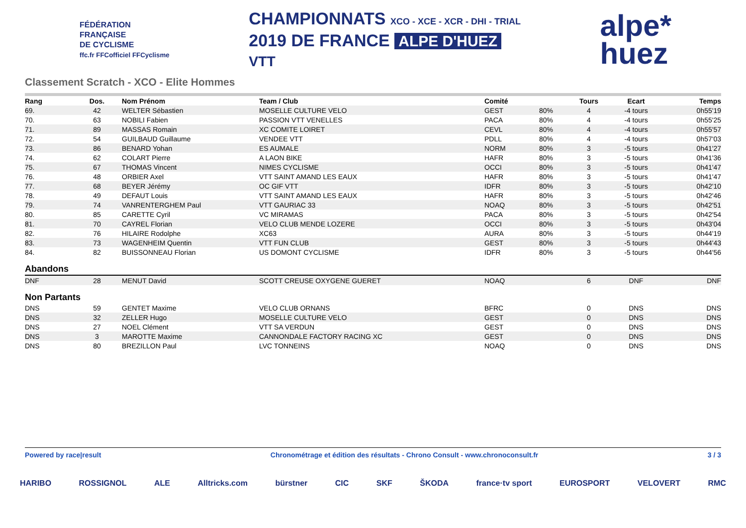FÉDÉRATION
FRANÇAISE
DE CYCLISME
ffc.fr FFCofficiel FFCyclisme
CHAMPIONNATS XCO - XCE - XCR - DHI - TRIAL
2019 DE FRANCE ALPE D'HUEZ
VTT
alpe*
huez
Classement Scratch - XCO - Elite Hommes
| Rang | Dos. | Nom Prénom | Team / Club | Comité | | Tours | Ecart | Temps |
| --- | --- | --- | --- | --- | --- | --- | --- | --- |
| 69. | 42 | WELTER Sébastien | MOSELLE CULTURE VELO | GEST | 80% | 4 | -4 tours | 0h55'19 |
| 70. | 63 | NOBILI Fabien | PASSION VTT VENELLES | PACA | 80% | 4 | -4 tours | 0h55'25 |
| 71. | 89 | MASSAS Romain | XC COMITE LOIRET | CEVL | 80% | 4 | -4 tours | 0h55'57 |
| 72. | 54 | GUILBAUD Guillaume | VENDEE VTT | PDLL | 80% | 4 | -4 tours | 0h57'03 |
| 73. | 86 | BENARD Yohan | ES AUMALE | NORM | 80% | 3 | -5 tours | 0h41'27 |
| 74. | 62 | COLART Pierre | A LAON BIKE | HAFR | 80% | 3 | -5 tours | 0h41'36 |
| 75. | 67 | THOMAS Vincent | NIMES CYCLISME | OCCI | 80% | 3 | -5 tours | 0h41'47 |
| 76. | 48 | ORBIER Axel | VTT SAINT AMAND LES EAUX | HAFR | 80% | 3 | -5 tours | 0h41'47 |
| 77. | 68 | BEYER Jérémy | OC GIF VTT | IDFR | 80% | 3 | -5 tours | 0h42'10 |
| 78. | 49 | DEFAUT Louis | VTT SAINT AMAND LES EAUX | HAFR | 80% | 3 | -5 tours | 0h42'46 |
| 79. | 74 | VANRENTERGHEM Paul | VTT GAURIAC 33 | NOAQ | 80% | 3 | -5 tours | 0h42'51 |
| 80. | 85 | CARETTE Cyril | VC MIRAMAS | PACA | 80% | 3 | -5 tours | 0h42'54 |
| 81. | 70 | CAYREL Florian | VELO CLUB MENDE LOZERE | OCCI | 80% | 3 | -5 tours | 0h43'04 |
| 82. | 76 | HILAIRE Rodolphe | XC63 | AURA | 80% | 3 | -5 tours | 0h44'19 |
| 83. | 73 | WAGENHEIM Quentin | VTT FUN CLUB | GEST | 80% | 3 | -5 tours | 0h44'43 |
| 84. | 82 | BUISSONNEAU Florian | US DOMONT CYCLISME | IDFR | 80% | 3 | -5 tours | 0h44'56 |
| Abandons | | | | | | | | |
| DNF | 28 | MENUT David | SCOTT CREUSE OXYGENE GUERET | NOAQ | | 6 | DNF | DNF |
| Non Partants | | | | | | | | |
| DNS | 59 | GENTET Maxime | VELO CLUB ORNANS | BFRC | | 0 | DNS | DNS |
| DNS | 32 | ZELLER Hugo | MOSELLE CULTURE VELO | GEST | | 0 | DNS | DNS |
| DNS | 27 | NOEL Clément | VTT SA VERDUN | GEST | | 0 | DNS | DNS |
| DNS | 3 | MAROTTE Maxime | CANNONDALE FACTORY RACING XC | GEST | | 0 | DNS | DNS |
| DNS | 80 | BREZILLON Paul | LVC TONNEINS | NOAQ | | 0 | DNS | DNS |
Powered by race|result Chronométrage et édition des résultats - Chrono Consult - www.chronoconsult.fr 3 / 3
HARIBO ROSSIGNOL ALE Alltricks.com bürstner CIC SKF ŠKODA france·tv sport EUROSPORT VELOVERT RMC